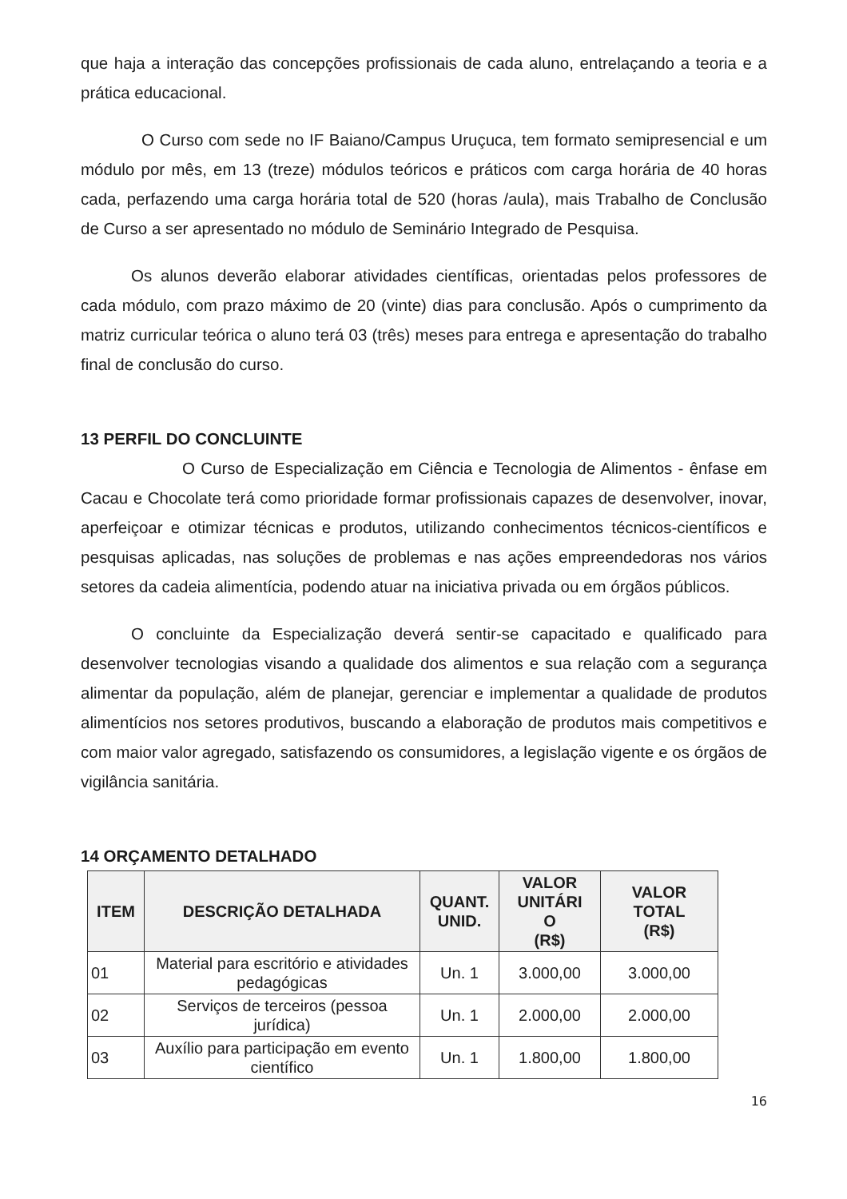que haja a interação das concepções profissionais de cada aluno, entrelaçando a teoria e a prática educacional.
O Curso com sede no IF Baiano/Campus Uruçuca, tem formato semipresencial e um módulo por mês, em 13 (treze) módulos teóricos e práticos com carga horária de 40 horas cada, perfazendo uma carga horária total de 520 (horas /aula), mais Trabalho de Conclusão de Curso a ser apresentado no módulo de Seminário Integrado de Pesquisa.
Os alunos deverão elaborar atividades científicas, orientadas pelos professores de cada módulo, com prazo máximo de 20 (vinte) dias para conclusão. Após o cumprimento da matriz curricular teórica o aluno terá 03 (três) meses para entrega e apresentação do trabalho final de conclusão do curso.
13 PERFIL DO CONCLUINTE
O Curso de Especialização em Ciência e Tecnologia de Alimentos - ênfase em Cacau e Chocolate terá como prioridade formar profissionais capazes de desenvolver, inovar, aperfeiçoar e otimizar técnicas e produtos, utilizando conhecimentos técnicos-científicos e pesquisas aplicadas, nas soluções de problemas e nas ações empreendedoras nos vários setores da cadeia alimentícia, podendo atuar na iniciativa privada ou em órgãos públicos.
O concluinte da Especialização deverá sentir-se capacitado e qualificado para desenvolver tecnologias visando a qualidade dos alimentos e sua relação com a segurança alimentar da população, além de planejar, gerenciar e implementar a qualidade de produtos alimentícios nos setores produtivos, buscando a elaboração de produtos mais competitivos e com maior valor agregado, satisfazendo os consumidores, a legislação vigente e os órgãos de vigilância sanitária.
14 ORÇAMENTO DETALHADO
| ITEM | DESCRIÇÃO DETALHADA | QUANT. UNID. | VALOR UNITÁRI O (R$) | VALOR TOTAL (R$) |
| --- | --- | --- | --- | --- |
| 01 | Material para escritório e atividades pedagógicas | Un. 1 | 3.000,00 | 3.000,00 |
| 02 | Serviços de terceiros (pessoa jurídica) | Un. 1 | 2.000,00 | 2.000,00 |
| 03 | Auxílio para participação em evento científico | Un. 1 | 1.800,00 | 1.800,00 |
16